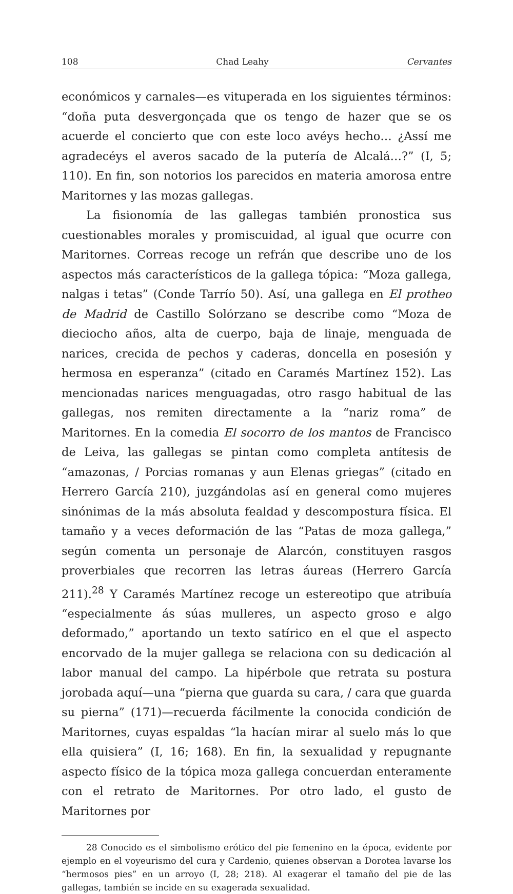108 Chad Leahy Cervantes
económicos y carnales—es vituperada en los siguientes términos: “doña puta desvergonçada que os tengo de hazer que se os acuerde el concierto que con este loco avéys hecho… ¿Assí me agradecéys el averos sacado de la putería de Alcalá…?” (I, 5; 110). En fin, son notorios los parecidos en materia amorosa entre Maritornes y las mozas gallegas.
La fisionomía de las gallegas también pronostica sus cuestionables morales y promiscuidad, al igual que ocurre con Maritornes. Correas recoge un refrán que describe uno de los aspectos más característicos de la gallega tópica: “Moza gallega, nalgas i tetas” (Conde Tarrío 50). Así, una gallega en El protheo de Madrid de Castillo Solórzano se describe como “Moza de dieciocho años, alta de cuerpo, baja de linaje, menguada de narices, crecida de pechos y caderas, doncella en posesión y hermosa en esperanza” (citado en Caramés Martínez 152). Las mencionadas narices menguagadas, otro rasgo habitual de las gallegas, nos remiten directamente a la “nariz roma” de Maritornes. En la comedia El socorro de los mantos de Francisco de Leiva, las gallegas se pintan como completa antítesis de “amazonas, / Porcias romanas y aun Elenas griegas” (citado en Herrero García 210), juzgándolas así en general como mujeres sinónimas de la más absoluta fealdad y descompostura física. El tamaño y a veces deformación de las “Patas de moza gallega,” según comenta un personaje de Alarcón, constituyen rasgos proverbiales que recorren las letras áureas (Herrero García 211).<sup>28</sup> Y Caramés Martínez recoge un estereotipo que atribuía “especialmente ás súas mulleres, un aspecto groso e algo deformado,” aportando un texto satírico en el que el aspecto encorvado de la mujer gallega se relaciona con su dedicación al labor manual del campo. La hipérbole que retrata su postura jorobada aquí—una “pierna que guarda su cara, / cara que guarda su pierna” (171)—recuerda fácilmente la conocida condición de Maritornes, cuyas espaldas “la hacían mirar al suelo más lo que ella quisiera” (I, 16; 168). En fin, la sexualidad y repugnante aspecto físico de la tópica moza gallega concuerdan enteramente con el retrato de Maritornes. Por otro lado, el gusto de Maritornes por
28 Conocido es el simbolismo erótico del pie femenino en la época, evidente por ejemplo en el voyeurismo del cura y Cardenio, quienes observan a Dorotea lavarse los “hermosos pies” en un arroyo (I, 28; 218). Al exagerar el tamaño del pie de las gallegas, también se incide en su exagerada sexualidad.